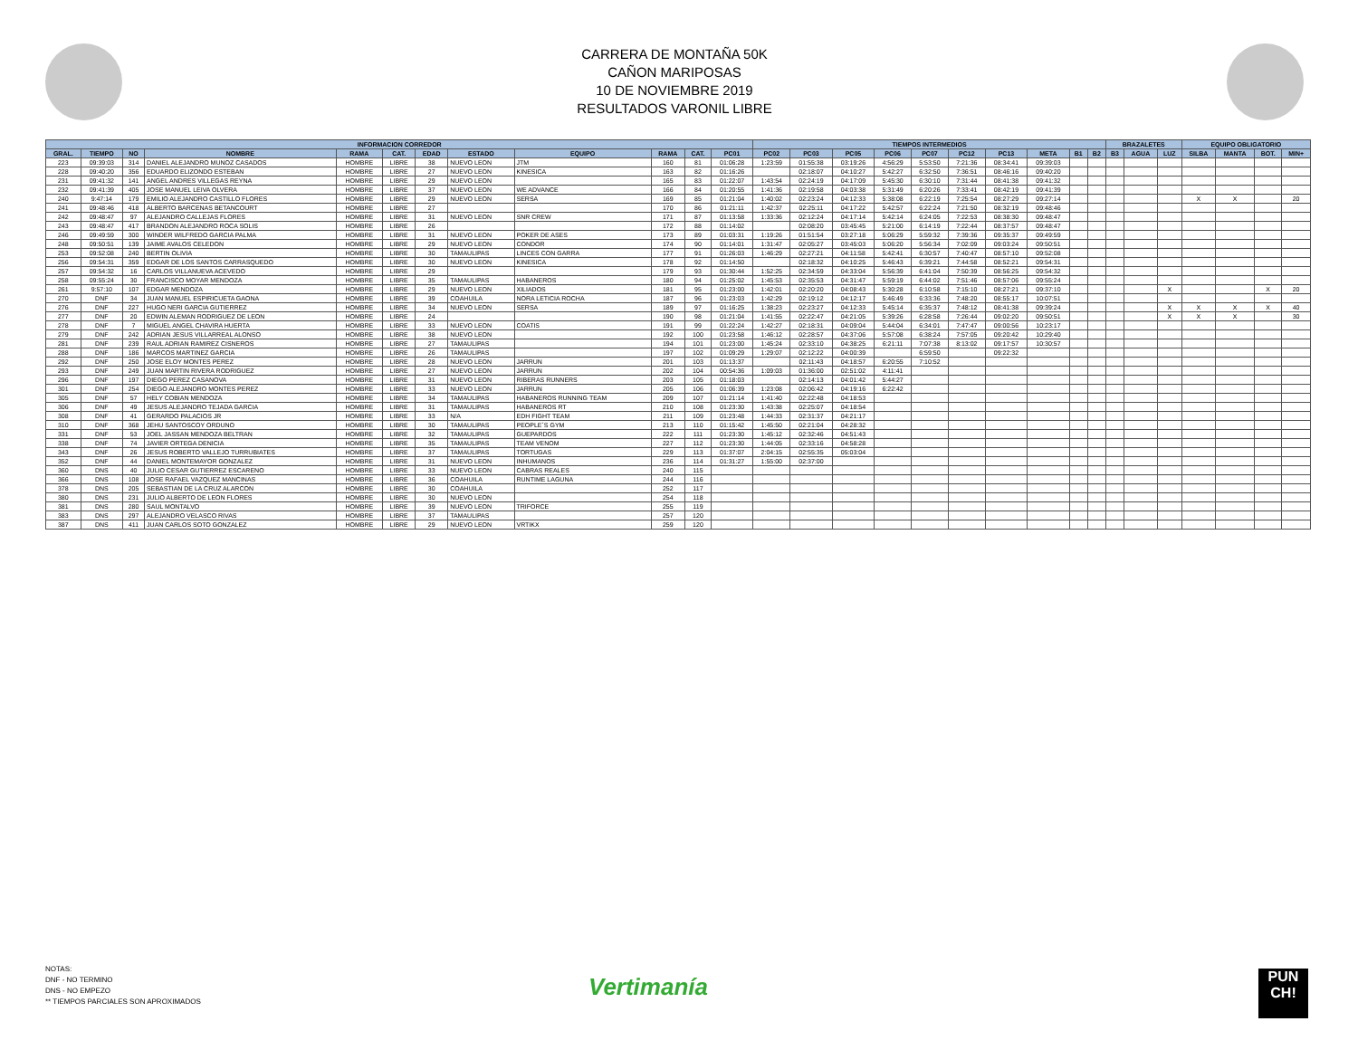CARRERA DE MONTAÑA 50K
CAÑON MARIPOSAS
10 DE NOVIEMBRE 2019
RESULTADOS VARONIL LIBRE
| INFORMACION CORREDOR | | | | | | | | | | | | TIEMPOS INTERMEDIOS | | | | | | | | | | BRAZALETES | | | EQUIPO OBLIGATORIO | | | |
| --- | --- | --- | --- | --- | --- | --- | --- | --- | --- | --- | --- | --- | --- | --- | --- | --- | --- | --- | --- | --- | --- | --- | --- | --- | --- | --- | --- | --- |
| GRAL. | TIEMPO | NO | NOMBRE | RAMA | CAT. | EDAD | ESTADO | EQUIPO | RAMA | CAT. | PC01 | PC02 | PC03 | PC05 | PC06 | PC07 | PC12 | PC13 | META | B1 | B2 | B3 | AGUA | LUZ | SILBA | MANTA | BOT. | MIN+ |
| 223 | 09:39:03 | 314 | DANIEL ALEJANDRO MUNOZ CASADOS | HOMBRE | LIBRE | 38 | NUEVO LEON | JTM | 160 | 81 | 01:06:28 | 1:23:59 | 01:55:38 | 03:19:26 | 4:56:29 | 5:53:50 | 7:21:36 | 08:34:41 | 09:39:03 | | | | | | | | | |
| 228 | 09:40:20 | 356 | EDUARDO ELIZONDO ESTEBAN | HOMBRE | LIBRE | 27 | NUEVO LEON | KINESICA | 163 | 82 | 01:16:26 | | 02:18:07 | 04:10:27 | 5:42:27 | 6:32:50 | 7:36:51 | 08:46:16 | 09:40:20 | | | | | | | | | |
| 231 | 09:41:32 | 141 | ANGEL ANDRES VILLEGAS REYNA | HOMBRE | LIBRE | 29 | NUEVO LEON | | 165 | 83 | 01:22:07 | 1:43:54 | 02:24:19 | 04:17:09 | 5:45:30 | 6:30:10 | 7:31:44 | 08:41:38 | 09:41:32 | | | | | | | | | |
| 232 | 09:41:39 | 405 | JOSE MANUEL LEIVA OLVERA | HOMBRE | LIBRE | 37 | NUEVO LEON | WE ADVANCE | 166 | 84 | 01:20:55 | 1:41:36 | 02:19:58 | 04:03:38 | 5:31:49 | 6:20:26 | 7:33:41 | 08:42:19 | 09:41:39 | | | | | | | | | |
| 240 | 9:47:14 | 179 | EMILIO ALEJANDRO CASTILLO FLORES | HOMBRE | LIBRE | 29 | NUEVO LEON | SERSA | 169 | 85 | 01:21:04 | 1:40:02 | 02:23:24 | 04:12:33 | 5:38:08 | 6:22:19 | 7:25:54 | 08:27:29 | 09:27:14 | | | | | | X | X | | 20 |
| 241 | 09:48:46 | 418 | ALBERTO BARCENAS BETANCOURT | HOMBRE | LIBRE | 27 | | | 170 | 86 | 01:21:11 | 1:42:37 | 02:25:11 | 04:17:22 | 5:42:57 | 6:22:24 | 7:21:50 | 08:32:19 | 09:48:46 | | | | | | | | | |
| 242 | 09:48:47 | 97 | ALEJANDRO CALLEJAS FLORES | HOMBRE | LIBRE | 31 | NUEVO LEON | SNR CREW | 171 | 87 | 01:13:58 | 1:33:36 | 02:12:24 | 04:17:14 | 5:42:14 | 6:24:05 | 7:22:53 | 08:38:30 | 09:48:47 | | | | | | | | | |
| 243 | 09:48:47 | 417 | BRANDON ALEJANDRO ROCA SOLIS | HOMBRE | LIBRE | 26 | | | 172 | 88 | 01:14:02 | | 02:08:20 | 03:45:45 | 5:21:00 | 6:14:19 | 7:22:44 | 08:37:57 | 09:48:47 | | | | | | | | | |
| 246 | 09:49:59 | 300 | WINDER WILFREDO GARCIA PALMA | HOMBRE | LIBRE | 31 | NUEVO LEON | POKER DE ASES | 173 | 89 | 01:03:31 | 1:19:26 | 01:51:54 | 03:27:18 | 5:06:29 | 5:59:32 | 7:39:36 | 09:35:37 | 09:49:59 | | | | | | | | | |
| 248 | 09:50:51 | 139 | JAIME AVALOS CELEDON | HOMBRE | LIBRE | 29 | NUEVO LEON | CONDOR | 174 | 90 | 01:14:01 | 1:31:47 | 02:05:27 | 03:45:03 | 5:06:20 | 5:56:34 | 7:02:09 | 09:03:24 | 09:50:51 | | | | | | | | | |
| 253 | 09:52:08 | 240 | BERTIN OLIVIA | HOMBRE | LIBRE | 30 | TAMAULIPAS | LINCES CON GARRA | 177 | 91 | 01:26:03 | 1:46:29 | 02:27:21 | 04:11:58 | 5:42:41 | 6:30:57 | 7:40:47 | 08:57:10 | 09:52:08 | | | | | | | | | |
| 256 | 09:54:31 | 359 | EDGAR DE LOS SANTOS CARRASQUEDO | HOMBRE | LIBRE | 30 | NUEVO LEON | KINESICA | 178 | 92 | 01:14:50 | | 02:18:32 | 04:10:25 | 5:46:43 | 6:39:21 | 7:44:58 | 08:52:21 | 09:54:31 | | | | | | | | | |
| 257 | 09:54:32 | 16 | CARLOS VILLANUEVA ACEVEDO | HOMBRE | LIBRE | 29 | | | 179 | 93 | 01:30:44 | 1:52:25 | 02:34:59 | 04:33:04 | 5:56:39 | 6:41:04 | 7:50:39 | 08:56:25 | 09:54:32 | | | | | | | | | |
| 258 | 09:55:24 | 30 | FRANCISCO MOYAR MENDOZA | HOMBRE | LIBRE | 35 | TAMAULIPAS | HABANEROS | 180 | 94 | 01:25:02 | 1:45:53 | 02:35:53 | 04:31:47 | 5:59:19 | 6:44:02 | 7:51:46 | 08:57:06 | 09:55:24 | | | | | | | | | |
| 261 | 9:57:10 | 107 | EDGAR MENDOZA | HOMBRE | LIBRE | 29 | NUEVO LEON | XILIADOS | 181 | 95 | 01:23:00 | 1:42:01 | 02:20:20 | 04:08:43 | 5:30:28 | 6:10:58 | 7:15:10 | 08:27:21 | 09:37:10 | | | | | X | | | X | 20 |
| 270 | DNF | 34 | JUAN MANUEL ESPIRICUETA GAONA | HOMBRE | LIBRE | 39 | COAHUILA | NORA LETICIA ROCHA | 187 | 96 | 01:23:03 | 1:42:29 | 02:19:12 | 04:12:17 | 5:46:49 | 6:33:36 | 7:48:20 | 08:55:17 | 10:07:51 | | | | | | | | | |
| 276 | DNF | 227 | HUGO NERI GARCIA GUTIERREZ | HOMBRE | LIBRE | 34 | NUEVO LEON | SERSA | 189 | 97 | 01:16:25 | 1:38:23 | 02:23:27 | 04:12:33 | 5:45:14 | 6:35:37 | 7:48:12 | 08:41:38 | 09:39:24 | | | | | X | X | X | X | 40 |
| 277 | DNF | 20 | EDWIN ALEMAN RODRIGUEZ DE LEON | HOMBRE | LIBRE | 24 | | | 190 | 98 | 01:21:04 | 1:41:55 | 02:22:47 | 04:21:05 | 5:39:26 | 6:28:58 | 7:26:44 | 09:02:20 | 09:50:51 | | | | | X | X | X | | 30 |
| 278 | DNF | 7 | MIGUEL ANGEL CHAVIRA HUERTA | HOMBRE | LIBRE | 33 | NUEVO LEON | COATIS | 191 | 99 | 01:22:24 | 1:42:27 | 02:18:31 | 04:09:04 | 5:44:04 | 6:34:01 | 7:47:47 | 09:00:56 | 10:23:17 | | | | | | | | | |
| 279 | DNF | 242 | ADRIAN JESUS VILLARREAL ALONSO | HOMBRE | LIBRE | 38 | NUEVO LEON | | 192 | 100 | 01:23:58 | 1:46:12 | 02:28:57 | 04:37:06 | 5:57:08 | 6:38:24 | 7:57:05 | 09:20:42 | 10:29:40 | | | | | | | | | |
| 281 | DNF | 239 | RAUL ADRIAN RAMIREZ CISNEROS | HOMBRE | LIBRE | 27 | TAMAULIPAS | | 194 | 101 | 01:23:00 | 1:45:24 | 02:33:10 | 04:38:25 | 6:21:11 | 7:07:38 | 8:13:02 | 09:17:57 | 10:30:57 | | | | | | | | | |
| 288 | DNF | 186 | MARCOS MARTINEZ GARCIA | HOMBRE | LIBRE | 26 | TAMAULIPAS | | 197 | 102 | 01:09:29 | 1:29:07 | 02:12:22 | 04:00:39 | | 6:59:50 | | 09:22:32 | | | | | | | | | | |
| 292 | DNF | 250 | JOSE ELOY MONTES PEREZ | HOMBRE | LIBRE | 28 | NUEVO LEON | JARRUN | 201 | 103 | 01:13:37 | | 02:11:43 | 04:18:57 | 6:20:55 | 7:10:52 | | | | | | | | | | | | |
| 293 | DNF | 249 | JUAN MARTIN RIVERA RODRIGUEZ | HOMBRE | LIBRE | 27 | NUEVO LEON | JARRUN | 202 | 104 | 00:54:36 | 1:09:03 | 01:36:00 | 02:51:02 | 4:11:41 | | | | | | | | | | | | | |
| 296 | DNF | 197 | DIEGO PEREZ CASANOVA | HOMBRE | LIBRE | 31 | NUEVO LEON | RIBERAS RUNNERS | 203 | 105 | 01:18:03 | | 02:14:13 | 04:01:42 | 5:44:27 | | | | | | | | | | | | | |
| 301 | DNF | 254 | DIEGO ALEJANDRO MONTES PEREZ | HOMBRE | LIBRE | 33 | NUEVO LEON | JARRUN | 205 | 106 | 01:06:39 | 1:23:08 | 02:06:42 | 04:19:16 | 6:22:42 | | | | | | | | | | | | | |
| 305 | DNF | 57 | HELY COBIAN MENDOZA | HOMBRE | LIBRE | 34 | TAMAULIPAS | HABANEROS RUNNING TEAM | 209 | 107 | 01:21:14 | 1:41:40 | 02:22:48 | 04:18:53 | | | | | | | | | | | | | | |
| 306 | DNF | 49 | JESUS ALEJANDRO TEJADA GARCIA | HOMBRE | LIBRE | 31 | TAMAULIPAS | HABANEROS RT | 210 | 108 | 01:23:30 | 1:43:38 | 02:25:07 | 04:18:54 | | | | | | | | | | | | | | |
| 308 | DNF | 41 | GERARDO PALACIOS JR | HOMBRE | LIBRE | 33 | N/A | EDH FIGHT TEAM | 211 | 109 | 01:23:48 | 1:44:33 | 02:31:37 | 04:21:17 | | | | | | | | | | | | | | |
| 310 | DNF | 368 | JEHU SANTOSCOY ORDUNO | HOMBRE | LIBRE | 30 | TAMAULIPAS | PEOPLE´S GYM | 213 | 110 | 01:15:42 | 1:45:50 | 02:21:04 | 04:28:32 | | | | | | | | | | | | | | |
| 331 | DNF | 53 | JOEL JASSAN MENDOZA BELTRAN | HOMBRE | LIBRE | 32 | TAMAULIPAS | GUEPARDOS | 222 | 111 | 01:23:30 | 1:45:12 | 02:32:46 | 04:51:43 | | | | | | | | | | | | | | |
| 338 | DNF | 74 | JAVIER ORTEGA DENICIA | HOMBRE | LIBRE | 35 | TAMAULIPAS | TEAM VENOM | 227 | 112 | 01:23:30 | 1:44:05 | 02:33:16 | 04:58:28 | | | | | | | | | | | | | | |
| 343 | DNF | 26 | JESUS ROBERTO VALLEJO TURRUBIATES | HOMBRE | LIBRE | 37 | TAMAULIPAS | TORTUGAS | 229 | 113 | 01:37:07 | 2:04:15 | 02:55:35 | 05:03:04 | | | | | | | | | | | | | | |
| 352 | DNF | 44 | DANIEL MONTEMAYOR GONZALEZ | HOMBRE | LIBRE | 31 | NUEVO LEON | INHUMANOS | 236 | 114 | 01:31:27 | 1:55:00 | 02:37:00 | | | | | | | | | | | | | | | |
| 360 | DNS | 40 | JULIO CESAR GUTIERREZ ESCARENO | HOMBRE | LIBRE | 33 | NUEVO LEON | CABRAS REALES | 240 | 115 | | | | | | | | | | | | | | | | | | |
| 366 | DNS | 108 | JOSE RAFAEL VAZQUEZ MANCINAS | HOMBRE | LIBRE | 36 | COAHUILA | RUNTIME LAGUNA | 244 | 116 | | | | | | | | | | | | | | | | | | |
| 378 | DNS | 205 | SEBASTIAN DE LA CRUZ ALARCON | HOMBRE | LIBRE | 30 | COAHUILA | | 252 | 117 | | | | | | | | | | | | | | | | | | |
| 380 | DNS | 231 | JULIO ALBERTO DE LEON FLORES | HOMBRE | LIBRE | 30 | NUEVO LEON | | 254 | 118 | | | | | | | | | | | | | | | | | | |
| 381 | DNS | 280 | SAUL MONTALVO | HOMBRE | LIBRE | 39 | NUEVO LEON | TRIFORCE | 255 | 119 | | | | | | | | | | | | | | | | | | |
| 383 | DNS | 297 | ALEJANDRO VELASCO RIVAS | HOMBRE | LIBRE | 37 | TAMAULIPAS | | 257 | 120 | | | | | | | | | | | | | | | | | | |
| 387 | DNS | 411 | JUAN CARLOS SOTO GONZALEZ | HOMBRE | LIBRE | 29 | NUEVO LEON | VRTIKX | 259 | 120 | | | | | | | | | | | | | | | | | | |
NOTAS:
DNF - NO TERMINO
DNS - NO EMPEZO
** TIEMPOS PARCIALES SON APROXIMADOS
Vertimanía
PUN
CH!